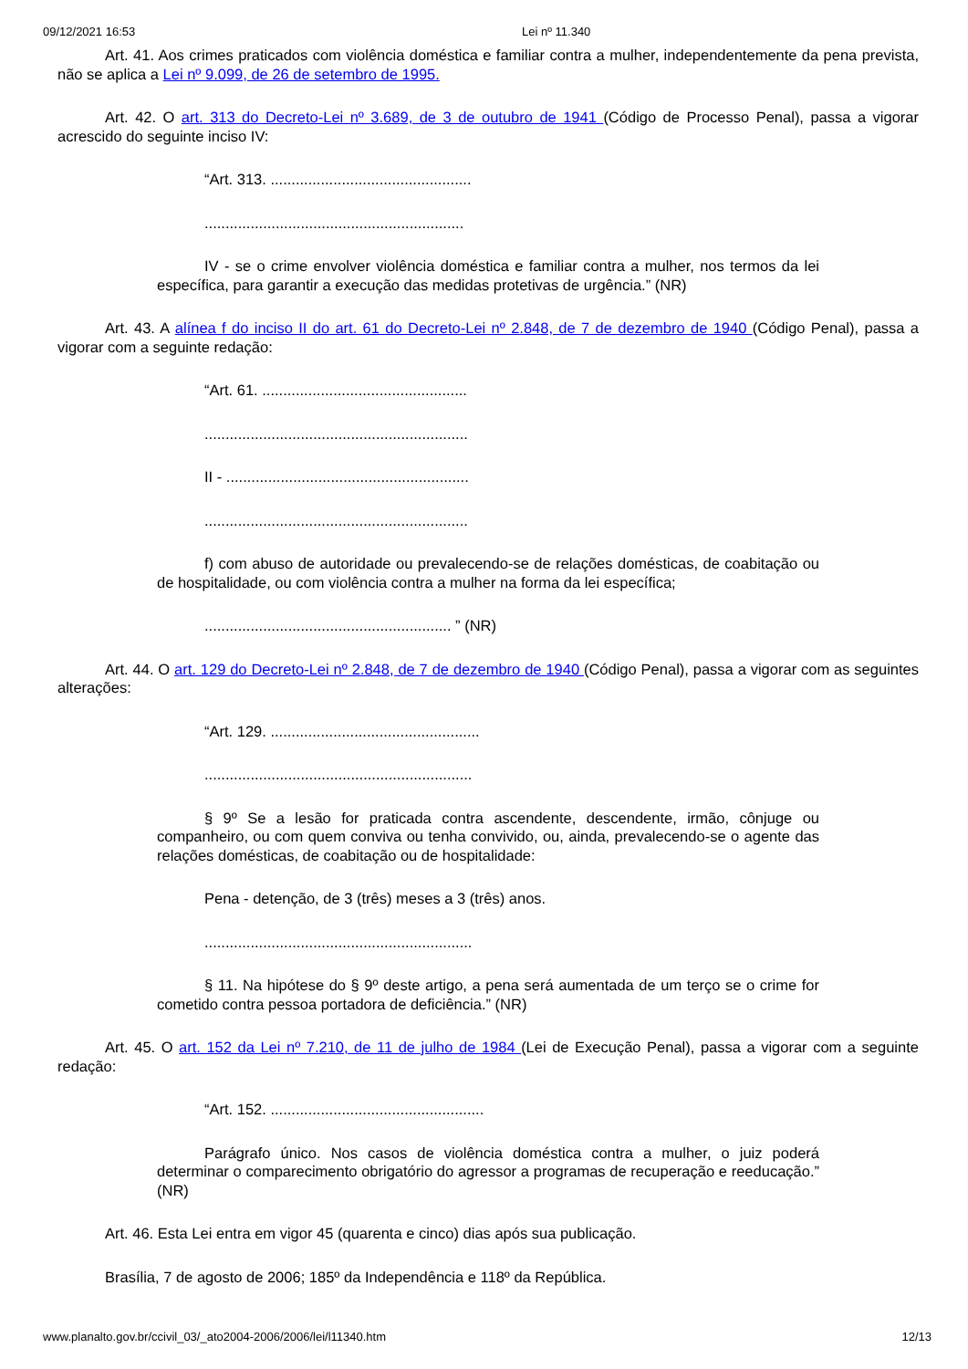09/12/2021 16:53 Lei nº 11.340
Art. 41. Aos crimes praticados com violência doméstica e familiar contra a mulher, independentemente da pena prevista, não se aplica a Lei nº 9.099, de 26 de setembro de 1995.
Art. 42. O art. 313 do Decreto-Lei nº 3.689, de 3 de outubro de 1941 (Código de Processo Penal), passa a vigorar acrescido do seguinte inciso IV:
“Art. 313. ................................................
..............................................................
IV - se o crime envolver violência doméstica e familiar contra a mulher, nos termos da lei específica, para garantir a execução das medidas protetivas de urgência.” (NR)
Art. 43. A alínea f do inciso II do art. 61 do Decreto-Lei nº 2.848, de 7 de dezembro de 1940 (Código Penal), passa a vigorar com a seguinte redação:
“Art. 61. .................................................
...............................................................
II - ..........................................................
...............................................................
f) com abuso de autoridade ou prevalecendo-se de relações domésticas, de coabitação ou de hospitalidade, ou com violência contra a mulher na forma da lei específica;
........................................................... ” (NR)
Art. 44. O art. 129 do Decreto-Lei nº 2.848, de 7 de dezembro de 1940 (Código Penal), passa a vigorar com as seguintes alterações:
“Art. 129. ..................................................
................................................................
§ 9º Se a lesão for praticada contra ascendente, descendente, irmão, cônjuge ou companheiro, ou com quem conviva ou tenha convivido, ou, ainda, prevalecendo-se o agente das relações domésticas, de coabitação ou de hospitalidade:
Pena - detenção, de 3 (três) meses a 3 (três) anos.
................................................................
§ 11. Na hipótese do § 9º deste artigo, a pena será aumentada de um terço se o crime for cometido contra pessoa portadora de deficiência.” (NR)
Art. 45. O art. 152 da Lei nº 7.210, de 11 de julho de 1984 (Lei de Execução Penal), passa a vigorar com a seguinte redação:
“Art. 152. ...................................................
Parágrafo único. Nos casos de violência doméstica contra a mulher, o juiz poderá determinar o comparecimento obrigatório do agressor a programas de recuperação e reeducação.” (NR)
Art. 46. Esta Lei entra em vigor 45 (quarenta e cinco) dias após sua publicação.
Brasília, 7 de agosto de 2006; 185º da Independência e 118º da República.
www.planalto.gov.br/ccivil_03/_ato2004-2006/2006/lei/l11340.htm 12/13